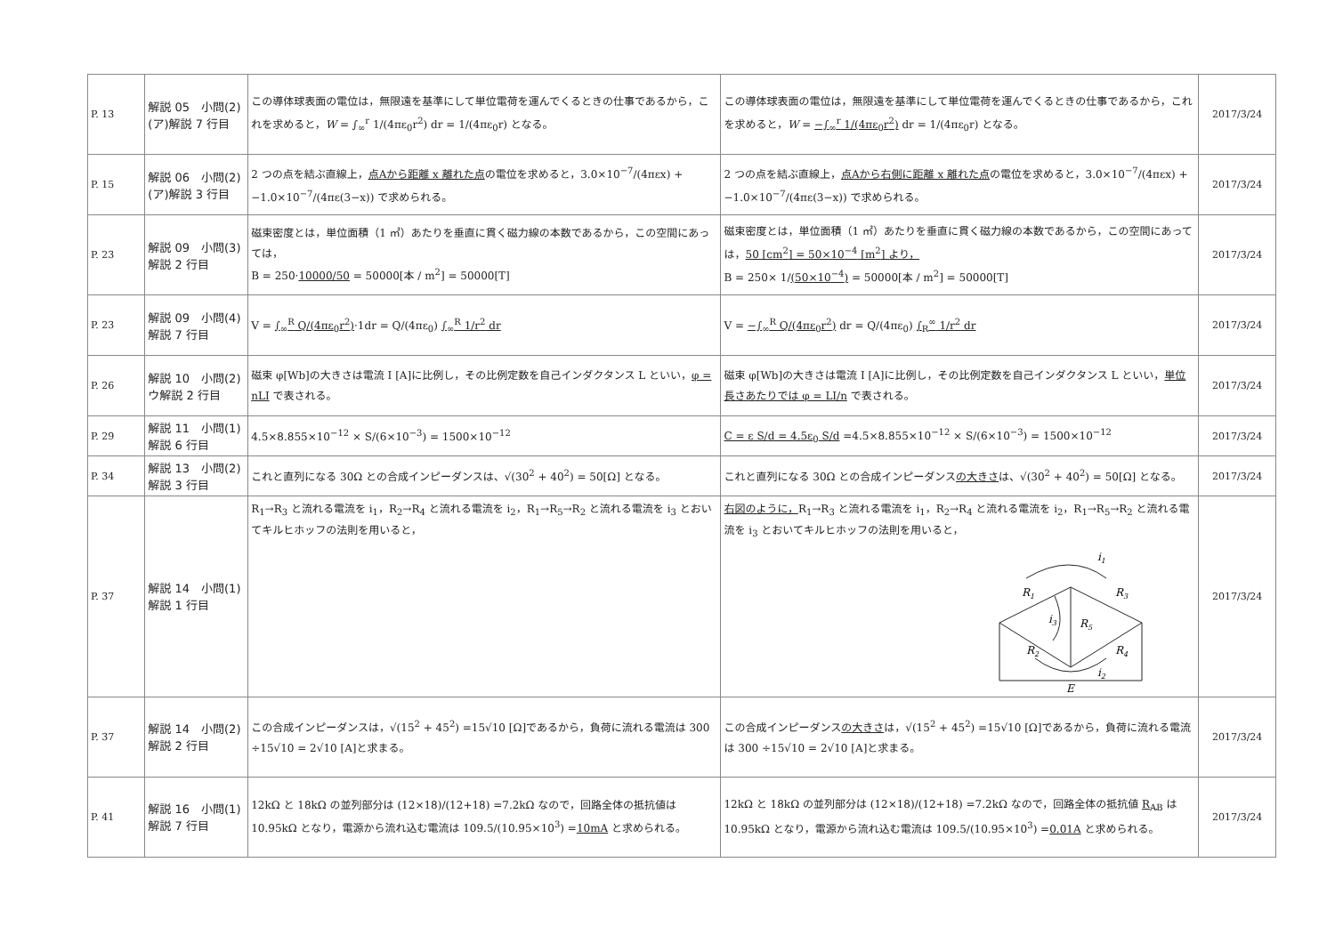| P. 13 | 解説 05 小問(2) (ア)解説 7 行目 | この導体球表面の電位は，無限遠を基準にして単位電荷を運んでくるときの仕事であるから，これを求めると， W = ∫<sub>∞</sub><sup>r</sup> 1/(4πε<sub>0</sub>r<sup>2</sup>) dr = 1/(4πε<sub>0</sub>r) となる。 | この導体球表面の電位は，無限遠を基準にして単位電荷を運んでくるときの仕事であるから，これを求めると， W = −∫<sub>∞</sub><sup>r</sup> 1/(4πε<sub>0</sub>r<sup>2</sup>) dr = 1/(4πε<sub>0</sub>r) となる。 | 2017/3/24 |
| P. 15 | 解説 06 小問(2) (ア)解説 3 行目 | 2 つの点を結ぶ直線上， 点Aから距離 x 離れた点 の電位を求めると，3.0×10<sup>−7</sup>/(4πεx) + −1.0×10<sup>−7</sup>/(4πε(3−x)) で求められる。 | 2 つの点を結ぶ直線上， 点Aから右側に距離 x 離れた点 の電位を求めると，3.0×10<sup>−7</sup>/(4πεx) + −1.0×10<sup>−7</sup>/(4πε(3−x)) で求められる。 | 2017/3/24 |
| P. 23 | 解説 09 小問(3) 解説 2 行目 | 磁束密度とは，単位面積（1 ㎡）あたりを垂直に貫く磁力線の本数であるから，この空間にあっては， B = 250· 10000/50 = 50000[本 / m<sup>2</sup>] = 50000[T] | 磁束密度とは，単位面積（1 ㎡）あたりを垂直に貫く磁力線の本数であるから，この空間にあっては， 50 [cm<sup>2</sup>] = 50×10<sup>−4</sup> [m<sup>2</sup>] より， B = 250× 1/ (50×10<sup>−4</sup>) = 50000[本 / m<sup>2</sup>] = 50000[T] | 2017/3/24 |
| P. 23 | 解説 09 小問(4) 解説 7 行目 | V = ∫<sub>∞</sub><sup>R</sup> Q/(4πε<sub>0</sub>r<sup>2</sup>) ·1dr = Q/(4πε<sub>0</sub>) ∫<sub>∞</sub><sup>R</sup> 1/r<sup>2</sup> dr | V = −∫<sub>∞</sub><sup>R</sup> Q/(4πε<sub>0</sub>r<sup>2</sup>) dr = Q/(4πε<sub>0</sub>) ∫<sub>R</sub><sup>∞</sup> 1/r<sup>2</sup> dr | 2017/3/24 |
| P. 26 | 解説 10 小問(2) ウ解説 2 行目 | 磁束 φ[Wb]の大きさは電流 I [A]に比例し，その比例定数を自己インダクタンス L といい， φ = nLI で表される。 | 磁束 φ[Wb]の大きさは電流 I [A]に比例し，その比例定数を自己インダクタンス L といい， 単位長さあたりでは φ = LI/n で表される。 | 2017/3/24 |
| P. 29 | 解説 11 小問(1) 解説 6 行目 | 4.5×8.855×10<sup>−12</sup> × S/(6×10<sup>−3</sup>) = 1500×10<sup>−12</sup> | C = ε S/d = 4.5ε<sub>0</sub> S/d =4.5×8.855×10<sup>−12</sup> × S/(6×10<sup>−3</sup>) = 1500×10<sup>−12</sup> | 2017/3/24 |
| P. 34 | 解説 13 小問(2) 解説 3 行目 | これと直列になる 30Ω との合成インピーダンスは、√(30<sup>2</sup> + 40<sup>2</sup>) = 50[Ω] となる。 | これと直列になる 30Ω との合成インピーダンス の大きさ は、√(30<sup>2</sup> + 40<sup>2</sup>) = 50[Ω] となる。 | 2017/3/24 |
| P. 37 | 解説 14 小問(1) 解説 1 行目 | R<sub>1</sub>→R<sub>3</sub> と流れる電流を i<sub>1</sub>，R<sub>2</sub>→R<sub>4</sub> と流れる電流を i<sub>2</sub>，R<sub>1</sub>→R<sub>5</sub>→R<sub>2</sub> と流れる電流を i<sub>3</sub> とおいてキルヒホッフの法則を用いると， | 右図のように， R<sub>1</sub>→R<sub>3</sub> と流れる電流を i<sub>1</sub>，R<sub>2</sub>→R<sub>4</sub> と流れる電流を i<sub>2</sub>，R<sub>1</sub>→R<sub>5</sub>→R<sub>2</sub> と流れる電流を i<sub>3</sub> とおいてキルヒホッフの法則を用いると， R 1 R 3 R 5 R 2 R 4 i 1 i 3 i 2 E | 2017/3/24 |
| P. 37 | 解説 14 小問(2) 解説 2 行目 | この合成インピーダンスは，√(15<sup>2</sup> + 45<sup>2</sup>) =15√10 [Ω]であるから，負荷に流れる電流は 300 ÷15√10 = 2√10 [A]と求まる。 | この合成インピーダンス の大きさ は，√(15<sup>2</sup> + 45<sup>2</sup>) =15√10 [Ω]であるから，負荷に流れる電流は 300 ÷15√10 = 2√10 [A]と求まる。 | 2017/3/24 |
| P. 41 | 解説 16 小問(1) 解説 7 行目 | 12kΩ と 18kΩ の並列部分は (12×18)/(12+18) =7.2kΩ なので，回路全体の抵抗値は 10.95kΩ となり，電源から流れ込む電流は 109.5/(10.95×10<sup>3</sup>) = 10mA と求められる。 | 12kΩ と 18kΩ の並列部分は (12×18)/(12+18) =7.2kΩ なので，回路全体の抵抗値 R<sub>AB</sub> は 10.95kΩ となり，電源から流れ込む電流は 109.5/(10.95×10<sup>3</sup>) = 0.01A と求められる。 | 2017/3/24 |